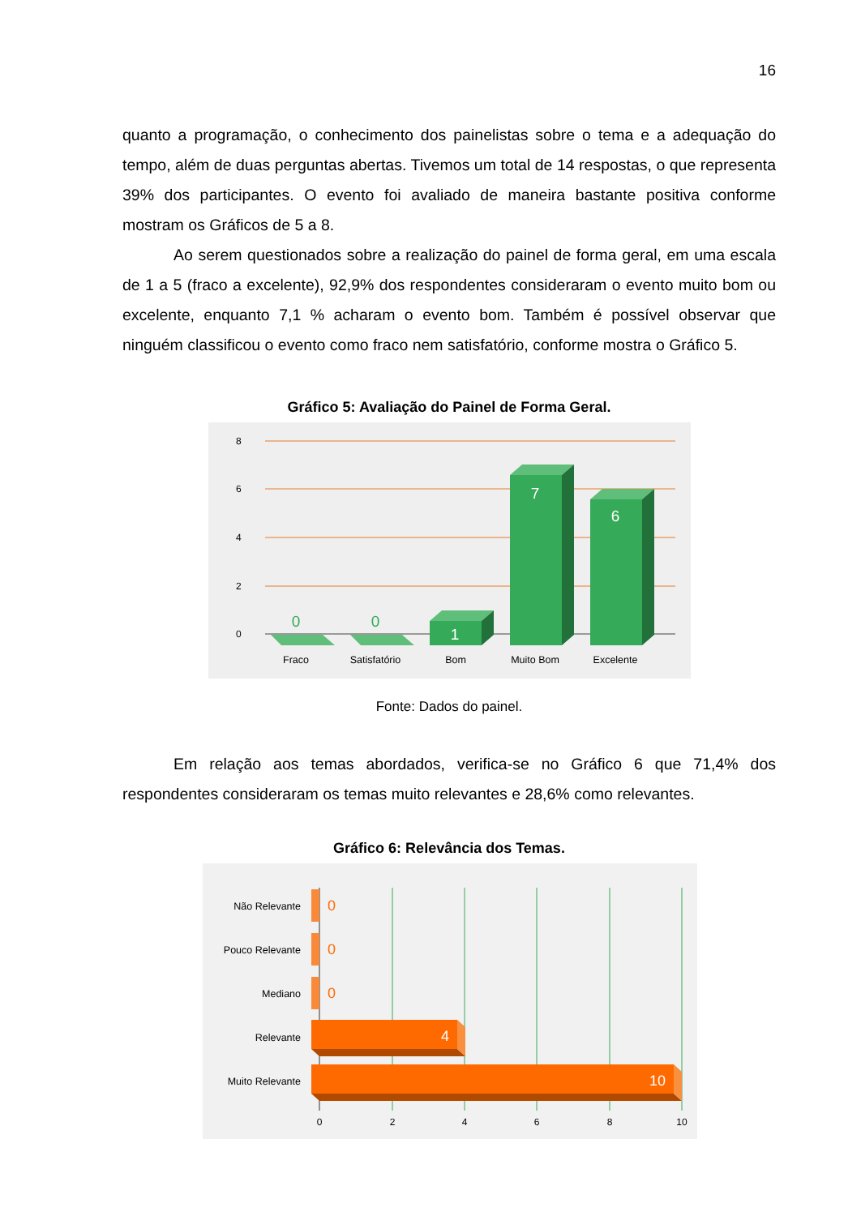16
quanto a programação, o conhecimento dos painelistas sobre o tema e a adequação do tempo, além de duas perguntas abertas. Tivemos um total de 14 respostas, o que representa 39% dos participantes. O evento foi avaliado de maneira bastante positiva conforme mostram os Gráficos de 5 a 8.
Ao serem questionados sobre a realização do painel de forma geral, em uma escala de 1 a 5 (fraco a excelente), 92,9% dos respondentes consideraram o evento muito bom ou excelente, enquanto 7,1 % acharam o evento bom. Também é possível observar que ninguém classificou o evento como fraco nem satisfatório, conforme mostra o Gráfico 5.
Gráfico 5: Avaliação do Painel de Forma Geral.
8
6
4
2
0
0
0
1
7
6
Fraco
Satisfatório
Bom
Muito Bom
Excelente
Fonte: Dados do painel.
Em relação aos temas abordados, verifica-se no Gráfico 6 que 71,4% dos respondentes consideraram os temas muito relevantes e 28,6% como relevantes.
Gráfico 6: Relevância dos Temas.
Não Relevante
Pouco Relevante
Mediano
Relevante
Muito Relevante
0
0
0
4
10
0
2
4
6
8
10